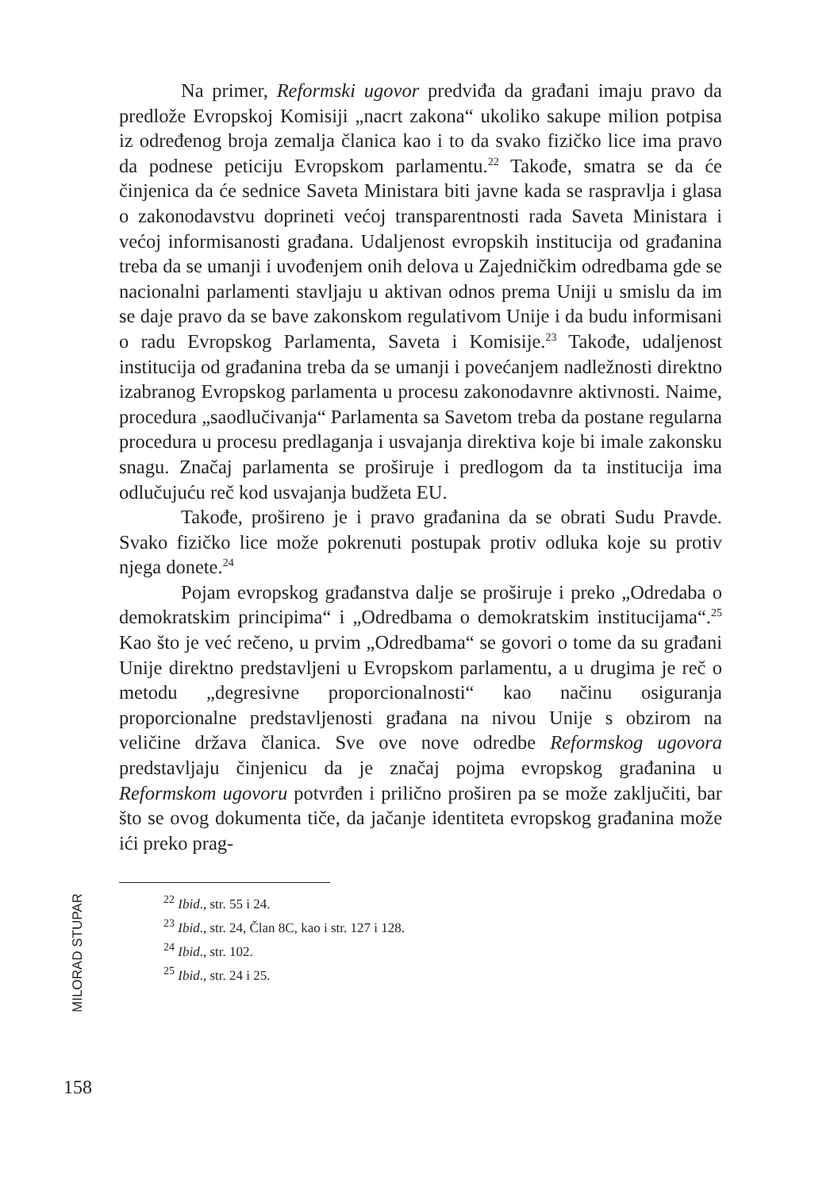Na primer, Reformski ugovor predviđa da građani imaju pravo da predlože Evropskoj Komisiji „nacrt zakona“ ukoliko sakupe milion potpisa iz određenog broja zemalja članica kao i to da svako fizičko lice ima pravo da podnese peticiju Evropskom parlamentu.<sup>22</sup> Takođe, smatra se da će činjenica da će sednice Saveta Ministara biti javne kada se raspravlja i glasa o zakonodavstvu doprineti većoj transparentnosti rada Saveta Ministara i većoj informisanosti građana. Udaljenost evropskih institucija od građanina treba da se umanji i uvođenjem onih delova u Zajedničkim odredbama gde se nacionalni parlamenti stavljaju u aktivan odnos prema Uniji u smislu da im se daje pravo da se bave zakonskom regulativom Unije i da budu informisani o radu Evropskog Parlamenta, Saveta i Komisije.<sup>23</sup> Takođe, udaljenost institucija od građanina treba da se umanji i povećanjem nadležnosti direktno izabranog Evropskog parlamenta u procesu zakonodavnre aktivnosti. Naime, procedura „saodlučivanja“ Parlamenta sa Savetom treba da postane regularna procedura u procesu predlaganja i usvajanja direktiva koje bi imale zakonsku snagu. Značaj parlamenta se proširuje i predlogom da ta institucija ima odlučujuću reč kod usvajanja budžeta EU.
Takođe, prošireno je i pravo građanina da se obrati Sudu Pravde. Svako fizičko lice može pokrenuti postupak protiv odluka koje su protiv njega donete.<sup>24</sup>
Pojam evropskog građanstva dalje se proširuje i preko „Odredaba o demokratskim principima“ i „Odredbama o demokratskim institucijama“.<sup>25</sup> Kao što je već rečeno, u prvim „Odredbama“ se govori o tome da su građani Unije direktno predstavljeni u Evropskom parlamentu, a u drugima je reč o metodu „degresivne proporcionalnosti“ kao načinu osiguranja proporcionalne predstavljenosti građana na nivou Unije s obzirom na veličine država članica. Sve ove nove odredbe Reformskog ugovora predstavljaju činjenicu da je značaj pojma evropskog građanina u Reformskom ugovoru potvrđen i prilično proširen pa se može zaključiti, bar što se ovog dokumenta tiče, da jačanje identiteta evropskog građanina može ići preko prag-
<sup>22</sup> Ibid., str. 55 i 24.
<sup>23</sup> Ibid., str. 24, Član 8C, kao i str. 127 i 128.
<sup>24</sup> Ibid., str. 102.
<sup>25</sup> Ibid., str. 24 i 25.
MILORAD STUPAR
158